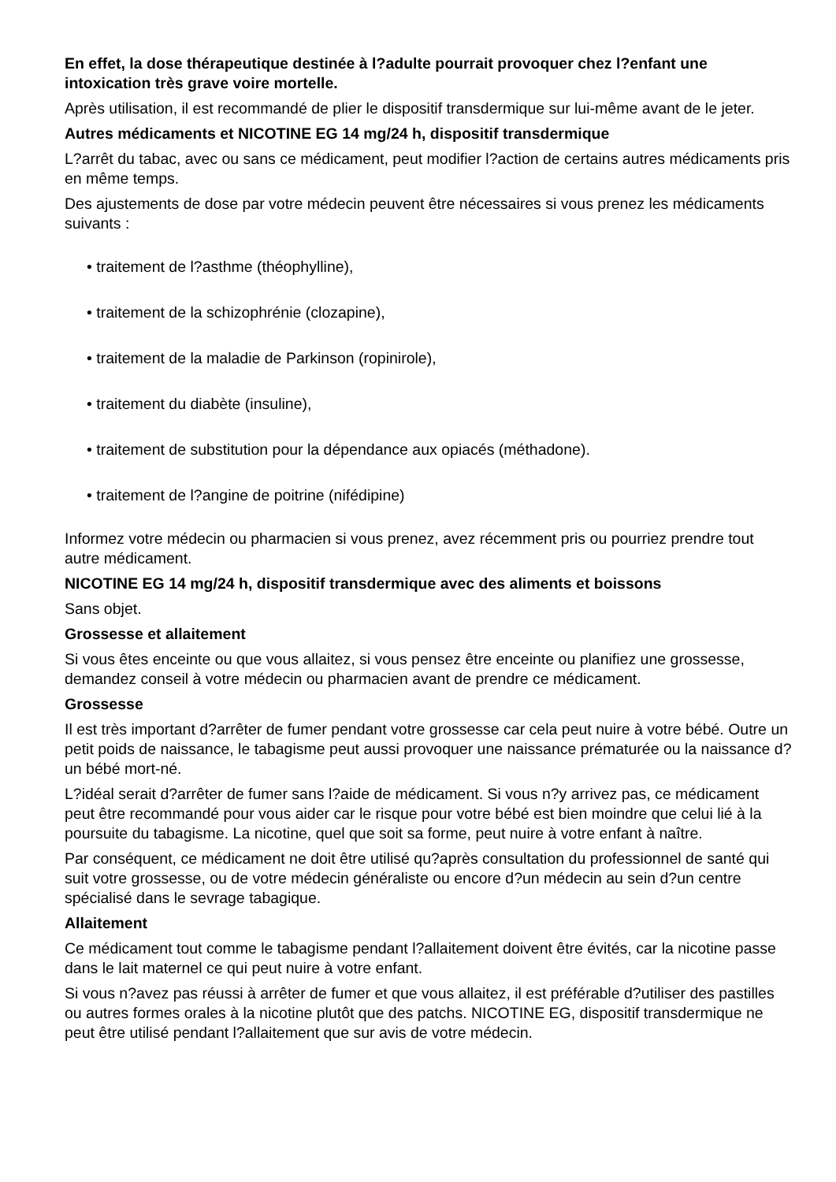En effet, la dose thérapeutique destinée à l?adulte pourrait provoquer chez l?enfant une intoxication très grave voire mortelle.
Après utilisation, il est recommandé de plier le dispositif transdermique sur lui-même avant de le jeter.
Autres médicaments et NICOTINE EG 14 mg/24 h, dispositif transdermique
L?arrêt du tabac, avec ou sans ce médicament, peut modifier l?action de certains autres médicaments pris en même temps.
Des ajustements de dose par votre médecin peuvent être nécessaires si vous prenez les médicaments suivants :
• traitement de l?asthme (théophylline),
• traitement de la schizophrénie (clozapine),
• traitement de la maladie de Parkinson (ropinirole),
• traitement du diabète (insuline),
• traitement de substitution pour la dépendance aux opiacés (méthadone).
• traitement de l?angine de poitrine (nifédipine)
Informez votre médecin ou pharmacien si vous prenez, avez récemment pris ou pourriez prendre tout autre médicament.
NICOTINE EG 14 mg/24 h, dispositif transdermique avec des aliments et boissons
Sans objet.
Grossesse et allaitement
Si vous êtes enceinte ou que vous allaitez, si vous pensez être enceinte ou planifiez une grossesse, demandez conseil à votre médecin ou pharmacien avant de prendre ce médicament.
Grossesse
Il est très important d?arrêter de fumer pendant votre grossesse car cela peut nuire à votre bébé. Outre un petit poids de naissance, le tabagisme peut aussi provoquer une naissance prématurée ou la naissance d?un bébé mort-né.
L?idéal serait d?arrêter de fumer sans l?aide de médicament. Si vous n?y arrivez pas, ce médicament peut être recommandé pour vous aider car le risque pour votre bébé est bien moindre que celui lié à la poursuite du tabagisme. La nicotine, quel que soit sa forme, peut nuire à votre enfant à naître.
Par conséquent, ce médicament ne doit être utilisé qu?après consultation du professionnel de santé qui suit votre grossesse, ou de votre médecin généraliste ou encore d?un médecin au sein d?un centre spécialisé dans le sevrage tabagique.
Allaitement
Ce médicament tout comme le tabagisme pendant l?allaitement doivent être évités, car la nicotine passe dans le lait maternel ce qui peut nuire à votre enfant.
Si vous n?avez pas réussi à arrêter de fumer et que vous allaitez, il est préférable d?utiliser des pastilles ou autres formes orales à la nicotine plutôt que des patchs. NICOTINE EG, dispositif transdermique ne peut être utilisé pendant l?allaitement que sur avis de votre médecin.